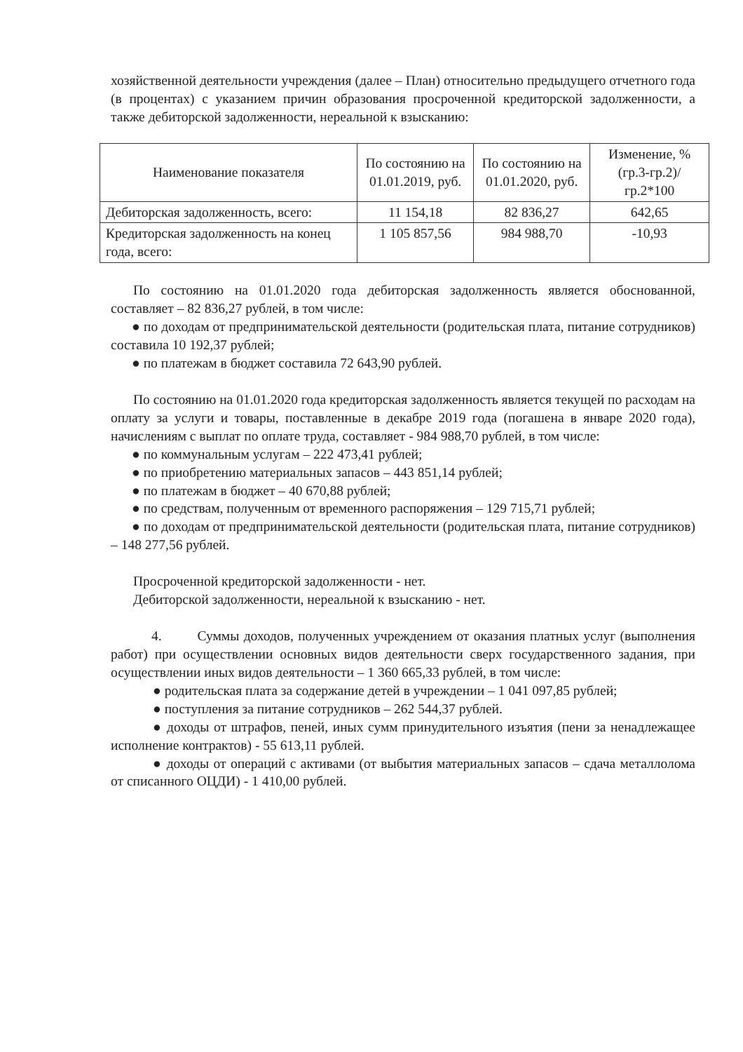хозяйственной деятельности учреждения (далее – План) относительно предыдущего отчетного года (в процентах) с указанием причин образования просроченной кредиторской задолженности, а также дебиторской задолженности, нереальной к взысканию:
| Наименование показателя | По состоянию на 01.01.2019, руб. | По состоянию на 01.01.2020, руб. | Изменение, % (гр.3-гр.2)/гр.2*100 |
| --- | --- | --- | --- |
| Дебиторская задолженность, всего: | 11 154,18 | 82 836,27 | 642,65 |
| Кредиторская задолженность на конец года, всего: | 1 105 857,56 | 984 988,70 | -10,93 |
По состоянию на 01.01.2020 года дебиторская задолженность является обоснованной, составляет – 82 836,27 рублей, в том числе:
● по доходам от предпринимательской деятельности (родительская плата, питание сотрудников) составила 10 192,37 рублей;
● по платежам в бюджет составила 72 643,90 рублей.
По состоянию на 01.01.2020 года кредиторская задолженность является текущей по расходам на оплату за услуги и товары, поставленные в декабре 2019 года (погашена в январе 2020 года), начислениям с выплат по оплате труда, составляет - 984 988,70 рублей, в том числе:
● по коммунальным услугам – 222 473,41 рублей;
● по приобретению материальных запасов – 443 851,14 рублей;
● по платежам в бюджет – 40 670,88 рублей;
● по средствам, полученным от временного распоряжения – 129 715,71 рублей;
● по доходам от предпринимательской деятельности (родительская плата, питание сотрудников) – 148 277,56 рублей.
Просроченной кредиторской задолженности - нет.
Дебиторской задолженности, нереальной к взысканию - нет.
4. Суммы доходов, полученных учреждением от оказания платных услуг (выполнения работ) при осуществлении основных видов деятельности сверх государственного задания, при осуществлении иных видов деятельности – 1 360 665,33 рублей, в том числе:
● родительская плата за содержание детей в учреждении – 1 041 097,85 рублей;
● поступления за питание сотрудников – 262 544,37 рублей.
● доходы от штрафов, пеней, иных сумм принудительного изъятия (пени за ненадлежащее исполнение контрактов) - 55 613,11 рублей.
● доходы от операций с активами (от выбытия материальных запасов – сдача металлолома от списанного ОЦДИ) - 1 410,00 рублей.